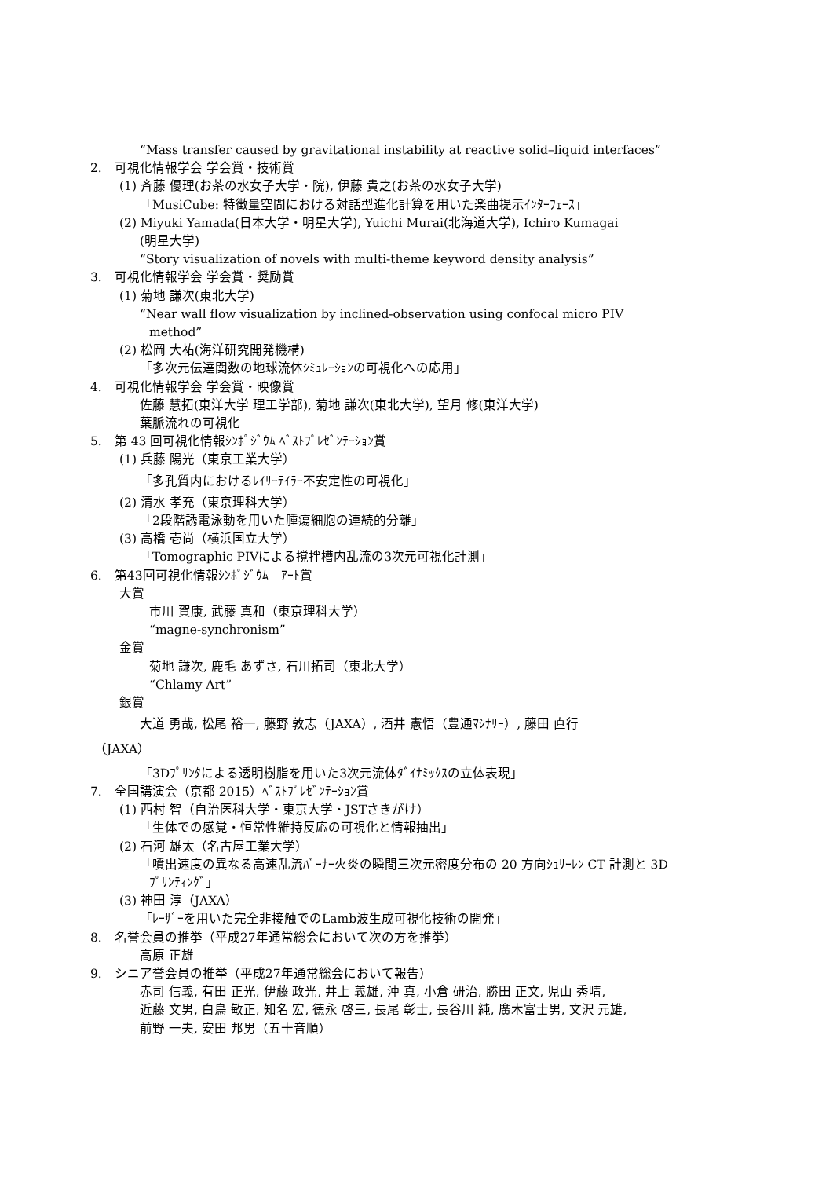“Mass transfer caused by gravitational instability at reactive solid–liquid interfaces”
2.　可視化情報学会 学会賞・技術賞
(1) 斉藤 優理(お茶の水女子大学・院), 伊藤 貴之(お茶の水女子大学)
「MusiCube: 特徴量空間における対話型進化計算を用いた楽曲提示ｲﾝﾀｰﾌｪｰｽ」
(2) Miyuki Yamada(日本大学・明星大学), Yuichi Murai(北海道大学), Ichiro Kumagai
(明星大学)
“Story visualization of novels with multi-theme keyword density analysis”
3.　可視化情報学会 学会賞・奨励賞
(1) 菊地 謙次(東北大学)
“Near wall flow visualization by inclined-observation using confocal micro PIV
method”
(2) 松岡 大祐(海洋研究開発機構)
「多次元伝達関数の地球流体ｼﾐｭﾚｰｼｮﾝの可視化への応用」
4.　可視化情報学会 学会賞・映像賞
佐藤 慧拓(東洋大学 理工学部), 菊地 謙次(東北大学), 望月 修(東洋大学)
葉脈流れの可視化
5.　第 43 回可視化情報ｼﾝﾎﾟｼﾞｳﾑ ﾍﾞｽﾄﾌﾟﾚｾﾞﾝﾃｰｼｮﾝ賞
(1) 兵藤 陽光（東京工業大学）
「多孔質内におけるﾚｲﾘｰﾃｲﾗｰ不安定性の可視化」
(2) 清水 孝充（東京理科大学）
「2段階誘電泳動を用いた腫瘍細胞の連続的分離」
(3) 高橋 壱尚（横浜国立大学）
「Tomographic PIVによる撹拌槽内乱流の3次元可視化計測」
6.　第43回可視化情報ｼﾝﾎﾟｼﾞｳﾑ　ｱｰﾄ賞
大賞
市川 賀康, 武藤 真和（東京理科大学）
“magne-synchronism”
金賞
菊地 謙次, 鹿毛 あずさ, 石川拓司（東北大学）
“Chlamy Art”
銀賞
大道 勇哉, 松尾 裕一, 藤野 敦志（JAXA）, 酒井 憲悟（豊通ﾏｼﾅﾘｰ）, 藤田 直行
（JAXA）
「3Dﾌﾟﾘﾝﾀによる透明樹脂を用いた3次元流体ﾀﾞｲﾅﾐｯｸｽの立体表現」
7.　全国講演会（京都 2015）ﾍﾞｽﾄﾌﾟﾚｾﾞﾝﾃｰｼｮﾝ賞
(1) 西村 智（自治医科大学・東京大学・JSTさきがけ）
「生体での感覚・恒常性維持反応の可視化と情報抽出」
(2) 石河 雄太（名古屋工業大学）
「噴出速度の異なる高速乱流ﾊﾞｰﾅｰ火炎の瞬間三次元密度分布の 20 方向ｼｭﾘｰﾚﾝ CT 計測と 3D
ﾌﾟﾘﾝﾃｨﾝｸﾞ」
(3) 神田 淳（JAXA）
「ﾚｰｻﾞｰを用いた完全非接触でのLamb波生成可視化技術の開発」
8.　名誉会員の推挙（平成27年通常総会において次の方を推挙）
高原 正雄
9.　シニア誉会員の推挙（平成27年通常総会において報告）
赤司 信義, 有田 正光, 伊藤 政光, 井上 義雄, 沖 真, 小倉 研治, 勝田 正文, 児山 秀晴,
近藤 文男, 白鳥 敏正, 知名 宏, 徳永 啓三, 長尾 彰士, 長谷川 純, 廣木富士男, 文沢 元雄,
前野 一夫, 安田 邦男（五十音順）